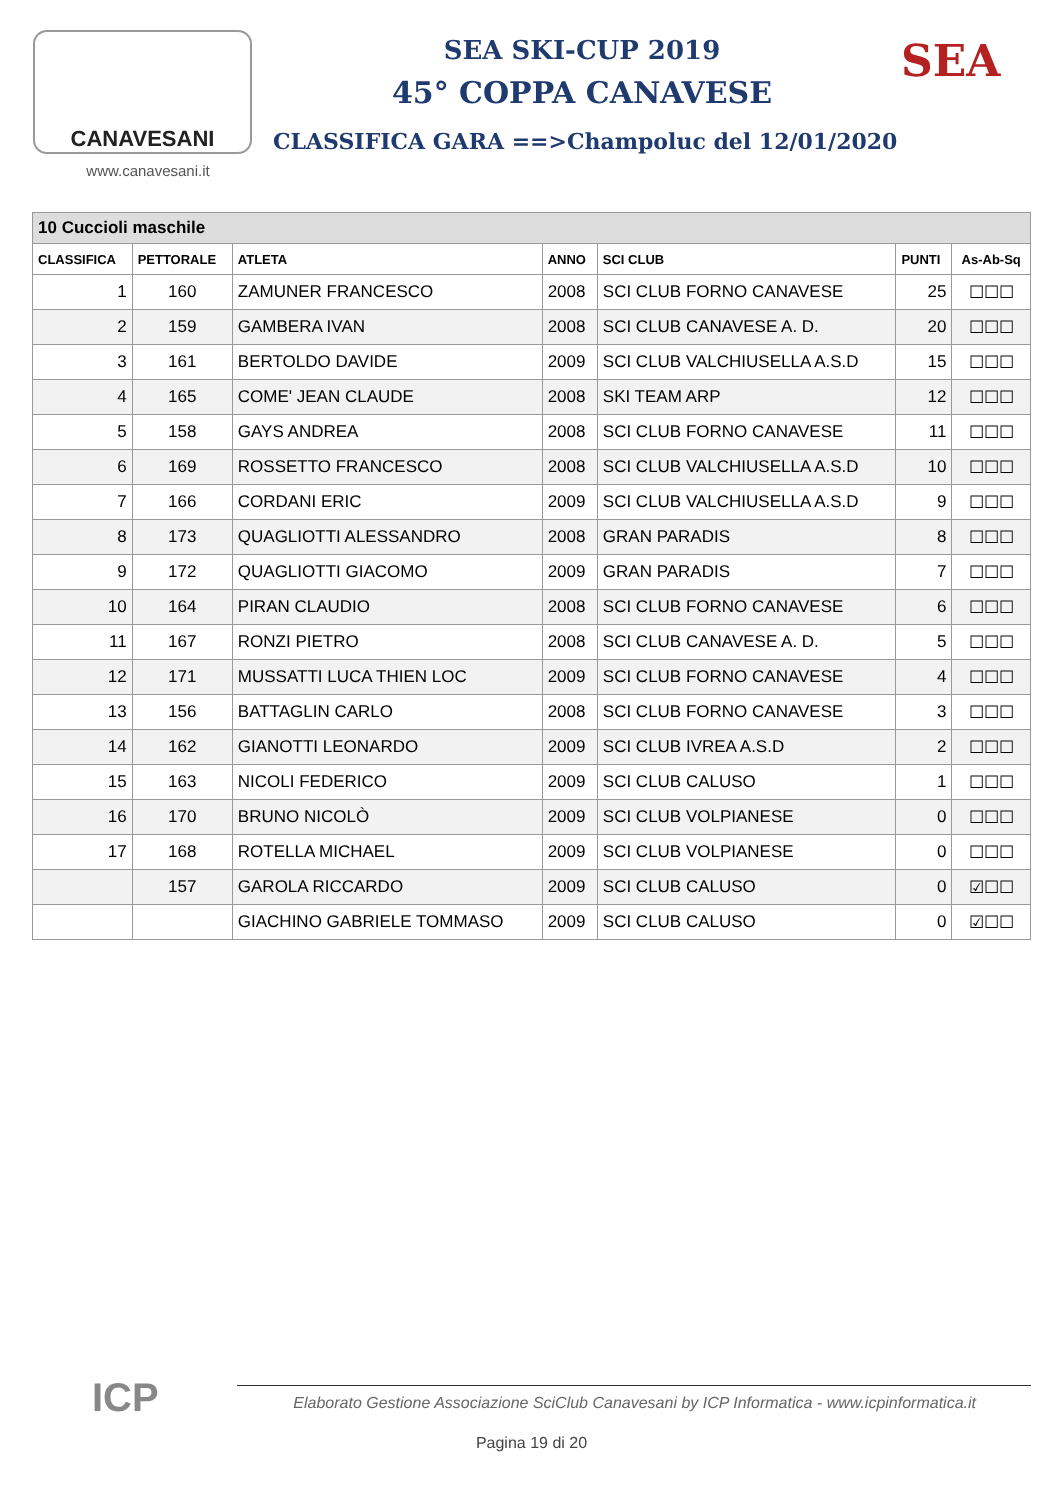CANAVESANI
www.canavesani.it
SEA SKI-CUP 2019
45° COPPA CANAVESE
CLASSIFICA GARA ==>Champoluc del 12/01/2020
SEA
| 10 Cuccioli maschile | | | | | | |
| --- | --- | --- | --- | --- | --- | --- |
| CLASSIFICA | PETTORALE | ATLETA | ANNO | SCI CLUB | PUNTI | As-Ab-Sq |
| 1 | 160 | ZAMUNER FRANCESCO | 2008 | SCI CLUB FORNO CANAVESE | 25 | ☐☐☐ |
| 2 | 159 | GAMBERA IVAN | 2008 | SCI CLUB CANAVESE A. D. | 20 | ☐☐☐ |
| 3 | 161 | BERTOLDO DAVIDE | 2009 | SCI CLUB VALCHIUSELLA A.S.D | 15 | ☐☐☐ |
| 4 | 165 | COME' JEAN CLAUDE | 2008 | SKI TEAM ARP | 12 | ☐☐☐ |
| 5 | 158 | GAYS ANDREA | 2008 | SCI CLUB FORNO CANAVESE | 11 | ☐☐☐ |
| 6 | 169 | ROSSETTO FRANCESCO | 2008 | SCI CLUB VALCHIUSELLA A.S.D | 10 | ☐☐☐ |
| 7 | 166 | CORDANI ERIC | 2009 | SCI CLUB VALCHIUSELLA A.S.D | 9 | ☐☐☐ |
| 8 | 173 | QUAGLIOTTI ALESSANDRO | 2008 | GRAN PARADIS | 8 | ☐☐☐ |
| 9 | 172 | QUAGLIOTTI GIACOMO | 2009 | GRAN PARADIS | 7 | ☐☐☐ |
| 10 | 164 | PIRAN CLAUDIO | 2008 | SCI CLUB FORNO CANAVESE | 6 | ☐☐☐ |
| 11 | 167 | RONZI PIETRO | 2008 | SCI CLUB CANAVESE A. D. | 5 | ☐☐☐ |
| 12 | 171 | MUSSATTI LUCA THIEN LOC | 2009 | SCI CLUB FORNO CANAVESE | 4 | ☐☐☐ |
| 13 | 156 | BATTAGLIN CARLO | 2008 | SCI CLUB FORNO CANAVESE | 3 | ☐☐☐ |
| 14 | 162 | GIANOTTI LEONARDO | 2009 | SCI CLUB IVREA A.S.D | 2 | ☐☐☐ |
| 15 | 163 | NICOLI FEDERICO | 2009 | SCI CLUB CALUSO | 1 | ☐☐☐ |
| 16 | 170 | BRUNO NICOLÒ | 2009 | SCI CLUB VOLPIANESE | 0 | ☐☐☐ |
| 17 | 168 | ROTELLA MICHAEL | 2009 | SCI CLUB VOLPIANESE | 0 | ☐☐☐ |
| | 157 | GAROLA RICCARDO | 2009 | SCI CLUB CALUSO | 0 | ☑☐☐ |
| | | GIACHINO GABRIELE TOMMASO | 2009 | SCI CLUB CALUSO | 0 | ☑☐☐ |
ICP
Elaborato Gestione Associazione SciClub Canavesani by ICP Informatica - www.icpinformatica.it
Pagina 19 di 20